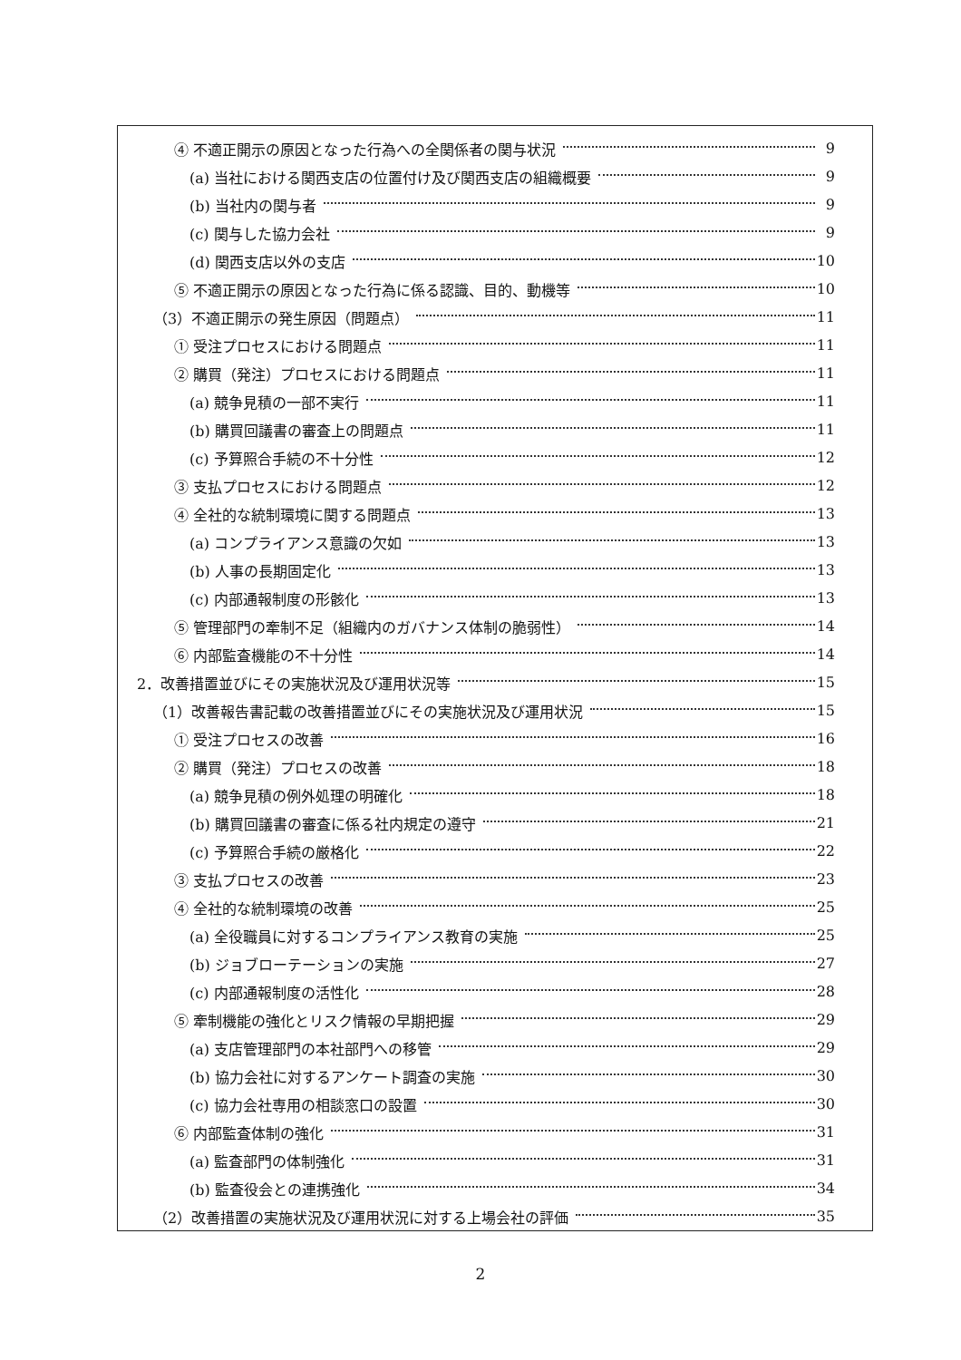④ 不適正開示の原因となった行為への全関係者の関与状況 9
(a) 当社における関西支店の位置付け及び関西支店の組織概要 9
(b) 当社内の関与者 9
(c) 関与した協力会社 9
(d) 関西支店以外の支店 10
⑤ 不適正開示の原因となった行為に係る認識、目的、動機等 10
（3）不適正開示の発生原因（問題点） 11
① 受注プロセスにおける問題点 11
② 購買（発注）プロセスにおける問題点 11
(a) 競争見積の一部不実行 11
(b) 購買回議書の審査上の問題点 11
(c) 予算照合手続の不十分性 12
③ 支払プロセスにおける問題点 12
④ 全社的な統制環境に関する問題点 13
(a) コンプライアンス意識の欠如 13
(b) 人事の長期固定化 13
(c) 内部通報制度の形骸化 13
⑤ 管理部門の牽制不足（組織内のガバナンス体制の脆弱性） 14
⑥ 内部監査機能の不十分性 14
2．改善措置並びにその実施状況及び運用状況等 15
（1）改善報告書記載の改善措置並びにその実施状況及び運用状況 15
① 受注プロセスの改善 16
② 購買（発注）プロセスの改善 18
(a) 競争見積の例外処理の明確化 18
(b) 購買回議書の審査に係る社内規定の遵守 21
(c) 予算照合手続の厳格化 22
③ 支払プロセスの改善 23
④ 全社的な統制環境の改善 25
(a) 全役職員に対するコンプライアンス教育の実施 25
(b) ジョブローテーションの実施 27
(c) 内部通報制度の活性化 28
⑤ 牽制機能の強化とリスク情報の早期把握 29
(a) 支店管理部門の本社部門への移管 29
(b) 協力会社に対するアンケート調査の実施 30
(c) 協力会社専用の相談窓口の設置 30
⑥ 内部監査体制の強化 31
(a) 監査部門の体制強化 31
(b) 監査役会との連携強化 34
（2）改善措置の実施状況及び運用状況に対する上場会社の評価 35
2